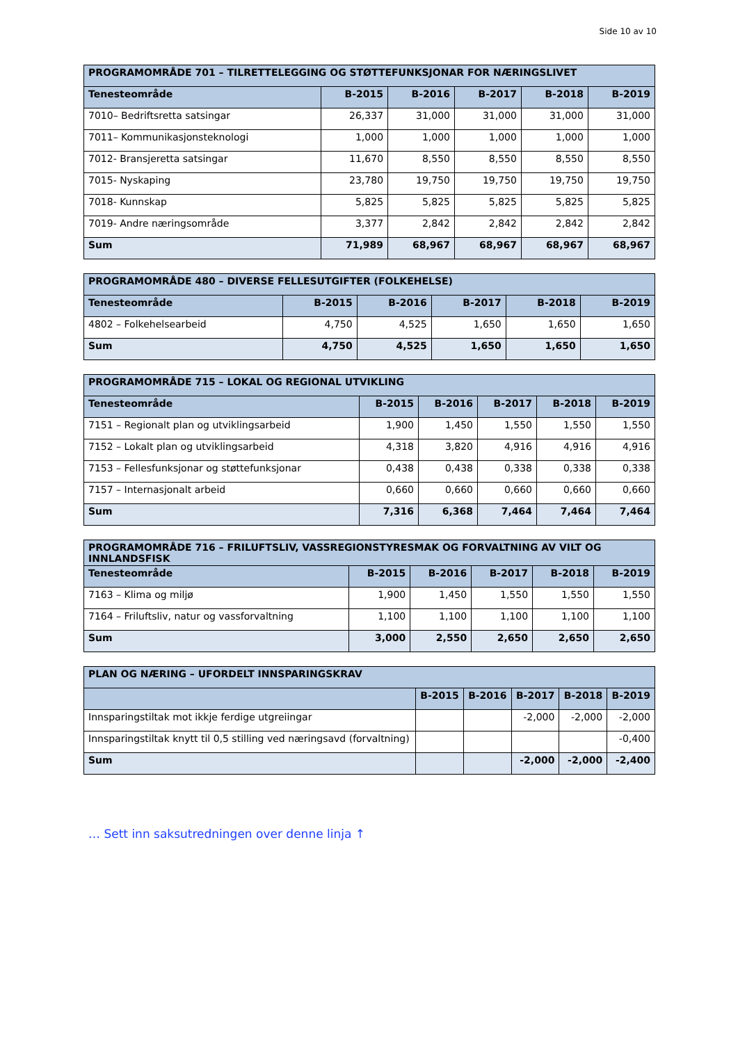Side 10 av 10
| PROGRAMOMRÅDE 701 – TILRETTELEGGING OG STØTTEFUNKSJONAR FOR NÆRINGSLIVET | | | | | |
| --- | --- | --- | --- | --- | --- |
| Tenesteområde | B-2015 | B-2016 | B-2017 | B-2018 | B-2019 |
| 7010– Bedriftsretta satsingar | 26,337 | 31,000 | 31,000 | 31,000 | 31,000 |
| 7011– Kommunikasjonsteknologi | 1,000 | 1,000 | 1,000 | 1,000 | 1,000 |
| 7012- Bransjeretta satsingar | 11,670 | 8,550 | 8,550 | 8,550 | 8,550 |
| 7015- Nyskaping | 23,780 | 19,750 | 19,750 | 19,750 | 19,750 |
| 7018- Kunnskap | 5,825 | 5,825 | 5,825 | 5,825 | 5,825 |
| 7019- Andre næringsområde | 3,377 | 2,842 | 2,842 | 2,842 | 2,842 |
| Sum | 71,989 | 68,967 | 68,967 | 68,967 | 68,967 |
| PROGRAMOMRÅDE 480 – DIVERSE FELLESUTGIFTER (FOLKEHELSE) | | | | | |
| --- | --- | --- | --- | --- | --- |
| Tenesteområde | B-2015 | B-2016 | B-2017 | B-2018 | B-2019 |
| 4802 – Folkehelsearbeid | 4,750 | 4,525 | 1,650 | 1,650 | 1,650 |
| Sum | 4,750 | 4,525 | 1,650 | 1,650 | 1,650 |
| PROGRAMOMRÅDE 715 – LOKAL OG REGIONAL UTVIKLING | | | | | |
| --- | --- | --- | --- | --- | --- |
| Tenesteområde | B-2015 | B-2016 | B-2017 | B-2018 | B-2019 |
| 7151 – Regionalt plan og utviklingsarbeid | 1,900 | 1,450 | 1,550 | 1,550 | 1,550 |
| 7152 – Lokalt plan og utviklingsarbeid | 4,318 | 3,820 | 4,916 | 4,916 | 4,916 |
| 7153 – Fellesfunksjonar og støttefunksjonar | 0,438 | 0,438 | 0,338 | 0,338 | 0,338 |
| 7157 – Internasjonalt arbeid | 0,660 | 0,660 | 0,660 | 0,660 | 0,660 |
| Sum | 7,316 | 6,368 | 7,464 | 7,464 | 7,464 |
| PROGRAMOMRÅDE 716 – FRILUFTSLIV, VASSREGIONSTYRESMAK OG FORVALTNING AV VILT OG INNLANDSFISK | | | | | |
| --- | --- | --- | --- | --- | --- |
| Tenesteområde | B-2015 | B-2016 | B-2017 | B-2018 | B-2019 |
| 7163 – Klima og miljø | 1,900 | 1,450 | 1,550 | 1,550 | 1,550 |
| 7164 – Friluftsliv, natur og vassforvaltning | 1,100 | 1,100 | 1,100 | 1,100 | 1,100 |
| Sum | 3,000 | 2,550 | 2,650 | 2,650 | 2,650 |
| PLAN OG NÆRING – UFORDELT INNSPARINGSKRAV | | | | | |
| --- | --- | --- | --- | --- | --- |
| | B-2015 | B-2016 | B-2017 | B-2018 | B-2019 |
| Innsparingstiltak mot ikkje ferdige utgreiingar | | | -2,000 | -2,000 | -2,000 |
| Innsparingstiltak knytt til 0,5 stilling ved næringsavd (forvaltning) | | | | | -0,400 |
| Sum | | | -2,000 | -2,000 | -2,400 |
… Sett inn saksutredningen over denne linja ↑